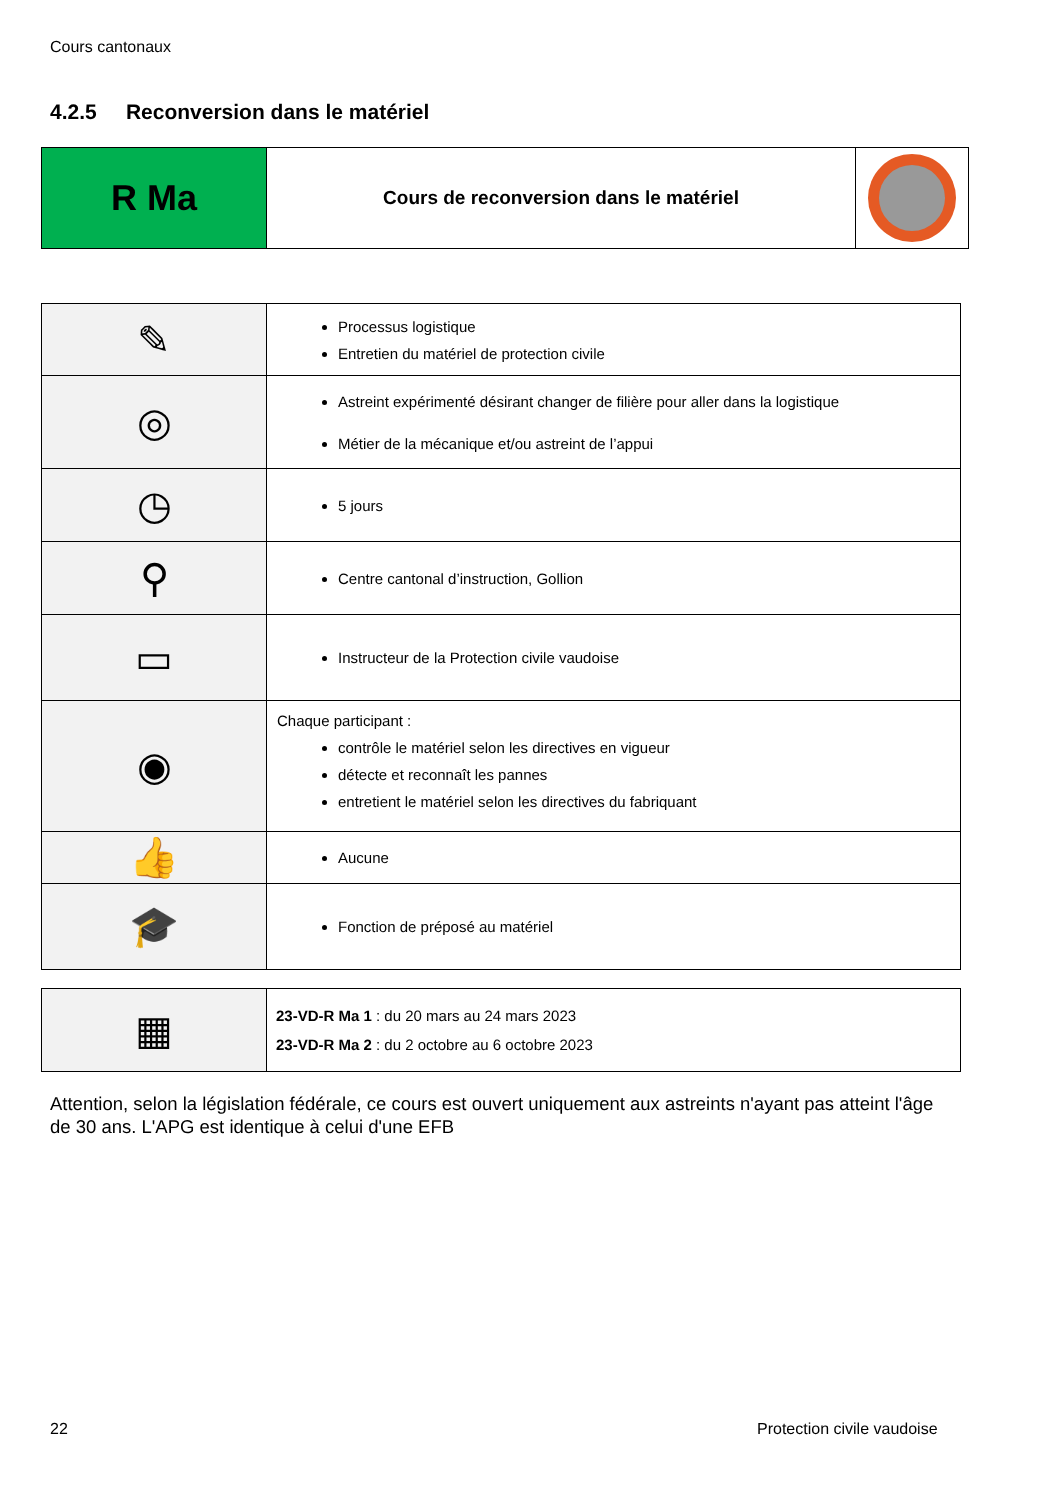Cours cantonaux
4.2.5 Reconversion dans le matériel
| R Ma | Cours de reconversion dans le matériel | |
| ✎ | Processus logistique Entretien du matériel de protection civile |
| ◎ | Astreint expérimenté désirant changer de filière pour aller dans la logistique Métier de la mécanique et/ou astreint de l’appui |
| ◷ | 5 jours |
| ⚲ | Centre cantonal d’instruction, Gollion |
| ▭ | Instructeur de la Protection civile vaudoise |
| ◉ | Chaque participant : contrôle le matériel selon les directives en vigueur détecte et reconnaît les pannes entretient le matériel selon les directives du fabriquant |
| 👍 | Aucune |
| 🎓 | Fonction de préposé au matériel |
| ▦ | 23-VD-R Ma 1 : du 20 mars au 24 mars 2023 23-VD-R Ma 2 : du 2 octobre au 6 octobre 2023 |
Attention, selon la législation fédérale, ce cours est ouvert uniquement aux astreints n'ayant pas atteint l'âge de 30 ans. L'APG est identique à celui d'une EFB
22 Protection civile vaudoise